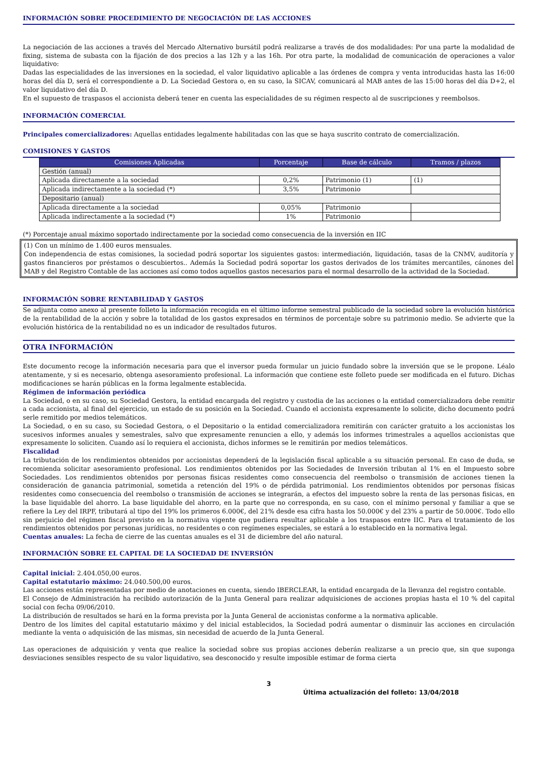INFORMACIÓN SOBRE PROCEDIMIENTO DE NEGOCIACIÓN DE LAS ACCIONES
La negociación de las acciones a través del Mercado Alternativo bursátil podrá realizarse a través de dos modalidades: Por una parte la modalidad de fixing, sistema de subasta con la fijación de dos precios a las 12h y a las 16h. Por otra parte, la modalidad de comunicación de operaciones a valor liquidativo:
Dadas las especialidades de las inversiones en la sociedad, el valor liquidativo aplicable a las órdenes de compra y venta introducidas hasta las 16:00 horas del día D, será el correspondiente a D. La Sociedad Gestora o, en su caso, la SICAV, comunicará al MAB antes de las 15:00 horas del día D+2, el valor liquidativo del día D.
En el supuesto de traspasos el accionista deberá tener en cuenta las especialidades de su régimen respecto al de suscripciones y reembolsos.
INFORMACIÓN COMERCIAL
Principales comercializadores: Aquellas entidades legalmente habilitadas con las que se haya suscrito contrato de comercialización.
COMISIONES Y GASTOS
| Comisiones Aplicadas | Porcentaje | Base de cálculo | Tramos / plazos |
| --- | --- | --- | --- |
| Gestión (anual) | | | |
| Aplicada directamente a la sociedad | 0,2% | Patrimonio (1) | (1) |
| Aplicada indirectamente a la sociedad (*) | 3,5% | Patrimonio | |
| Depositario (anual) | | | |
| Aplicada directamente a la sociedad | 0,05% | Patrimonio | |
| Aplicada indirectamente a la sociedad (*) | 1% | Patrimonio | |
(*) Porcentaje anual máximo soportado indirectamente por la sociedad como consecuencia de la inversión en IIC
(1) Con un mínimo de 1.400 euros mensuales.
Con independencia de estas comisiones, la sociedad podrá soportar los siguientes gastos: intermediación, liquidación, tasas de la CNMV, auditoría y gastos financieros por préstamos o descubiertos.. Además la Sociedad podrá soportar los gastos derivados de los trámites mercantiles, cánones del MAB y del Registro Contable de las acciones así como todos aquellos gastos necesarios para el normal desarrollo de la actividad de la Sociedad.
INFORMACIÓN SOBRE RENTABILIDAD Y GASTOS
Se adjunta como anexo al presente folleto la información recogida en el último informe semestral publicado de la sociedad sobre la evolución histórica de la rentabilidad de la acción y sobre la totalidad de los gastos expresados en términos de porcentaje sobre su patrimonio medio. Se advierte que la evolución histórica de la rentabilidad no es un indicador de resultados futuros.
OTRA INFORMACIÓN
Este documento recoge la información necesaria para que el inversor pueda formular un juicio fundado sobre la inversión que se le propone. Léalo atentamente, y si es necesario, obtenga asesoramiento profesional. La información que contiene este folleto puede ser modificada en el futuro. Dichas modificaciones se harán públicas en la forma legalmente establecida.
Régimen de información periódica
La Sociedad, o en su caso, su Sociedad Gestora, la entidad encargada del registro y custodia de las acciones o la entidad comercializadora debe remitir a cada accionista, al final del ejercicio, un estado de su posición en la Sociedad. Cuando el accionista expresamente lo solicite, dicho documento podrá serle remitido por medios telemáticos.
La Sociedad, o en su caso, su Sociedad Gestora, o el Depositario o la entidad comercializadora remitirán con carácter gratuito a los accionistas los sucesivos informes anuales y semestrales, salvo que expresamente renuncien a ello, y además los informes trimestrales a aquellos accionistas que expresamente lo soliciten. Cuando así lo requiera el accionista, dichos informes se le remitirán por medios telemáticos.
Fiscalidad
La tributación de los rendimientos obtenidos por accionistas dependerá de la legislación fiscal aplicable a su situación personal. En caso de duda, se recomienda solicitar asesoramiento profesional. Los rendimientos obtenidos por las Sociedades de Inversión tributan al 1% en el Impuesto sobre Sociedades. Los rendimientos obtenidos por personas fisicas residentes como consecuencia del reembolso o transmisión de acciones tienen la consideración de ganancia patrimonial, sometida a retención del 19% o de pérdida patrimonial. Los rendimientos obtenidos por personas físicas residentes como consecuencia del reembolso o transmisión de acciones se integrarán, a efectos del impuesto sobre la renta de las personas fisicas, en la base liquidable del ahorro. La base liquidable del ahorro, en la parte que no corresponda, en su caso, con el mínimo personal y familiar a que se refiere la Ley del IRPF, tributará al tipo del 19% los primeros 6.000€, del 21% desde esa cifra hasta los 50.000€ y del 23% a partir de 50.000€. Todo ello sin perjuicio del régimen fiscal previsto en la normativa vigente que pudiera resultar aplicable a los traspasos entre IIC. Para el tratamiento de los rendimientos obtenidos por personas jurídicas, no residentes o con regímenes especiales, se estará a lo establecido en la normativa legal.
Cuentas anuales: La fecha de cierre de las cuentas anuales es el 31 de diciembre del año natural.
INFORMACIÓN SOBRE EL CAPITAL DE LA SOCIEDAD DE INVERSIÓN
Capital inicial: 2.404.050,00 euros.
Capital estatutario máximo: 24.040.500,00 euros.
Las acciones están representadas por medio de anotaciones en cuenta, siendo IBERCLEAR, la entidad encargada de la llevanza del registro contable.
El Consejo de Administración ha recibido autorización de la Junta General para realizar adquisiciones de acciones propias hasta el 10 % del capital social con fecha 09/06/2010.
La distribución de resultados se hará en la forma prevista por la Junta General de accionistas conforme a la normativa aplicable.
Dentro de los límites del capital estatutario máximo y del inicial establecidos, la Sociedad podrá aumentar o disminuir las acciones en circulación mediante la venta o adquisición de las mismas, sin necesidad de acuerdo de la Junta General.
Las operaciones de adquisición y venta que realice la sociedad sobre sus propias acciones deberán realizarse a un precio que, sin que suponga desviaciones sensibles respecto de su valor liquidativo, sea desconocido y resulte imposible estimar de forma cierta
3
Última actualización del folleto: 13/04/2018